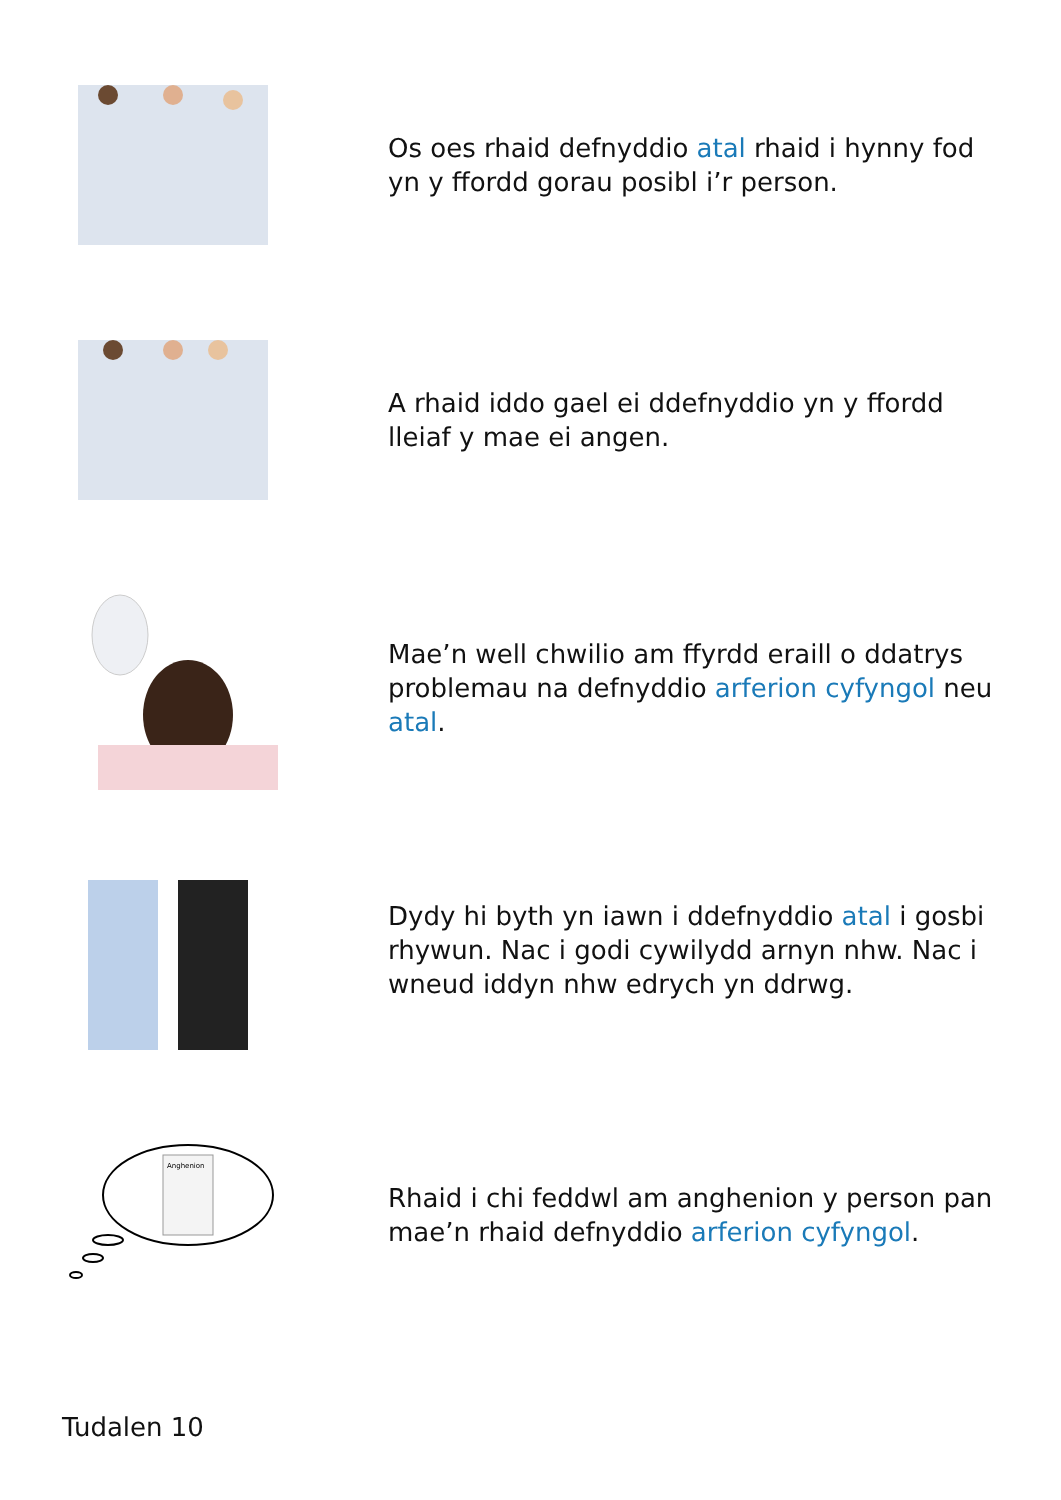Os oes rhaid defnyddio atal rhaid i hynny fod yn y ffordd gorau posibl i’r person.
A rhaid iddo gael ei ddefnyddio yn y ffordd lleiaf y mae ei angen.
Mae’n well chwilio am ffyrdd eraill o ddatrys problemau na defnyddio arferion cyfyngol neu atal.
Dydy hi byth yn iawn i ddefnyddio atal i gosbi rhywun. Nac i godi cywilydd arnyn nhw. Nac i wneud iddyn nhw edrych yn ddrwg.
Anghenion
Rhaid i chi feddwl am anghenion y person pan mae’n rhaid defnyddio arferion cyfyngol.
Tudalen 10